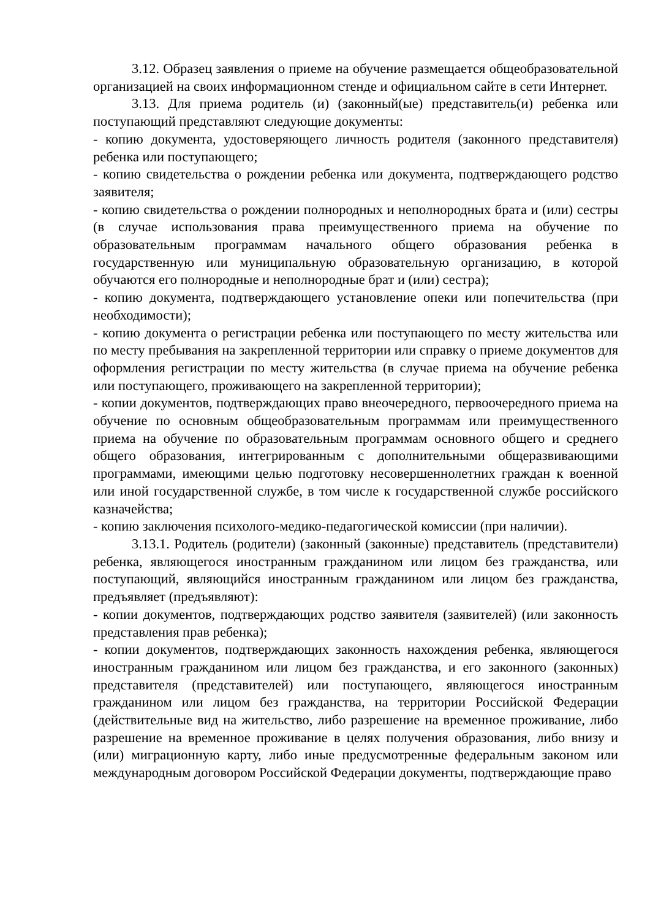3.12. Образец заявления о приеме на обучение размещается общеобразовательной организацией на своих информационном стенде и официальном сайте в сети Интернет.
3.13. Для приема родитель (и) (законный(ые) представитель(и) ребенка или поступающий представляют следующие документы:
- копию документа, удостоверяющего личность родителя (законного представителя) ребенка или поступающего;
- копию свидетельства о рождении ребенка или документа, подтверждающего родство заявителя;
- копию свидетельства о рождении полнородных и неполнородных брата и (или) сестры (в случае использования права преимущественного приема на обучение по образовательным программам начального общего образования ребенка в государственную или муниципальную образовательную организацию, в которой обучаются его полнородные и неполнородные брат и (или) сестра);
- копию документа, подтверждающего установление опеки или попечительства (при необходимости);
- копию документа о регистрации ребенка или поступающего по месту жительства или по месту пребывания на закрепленной территории или справку о приеме документов для оформления регистрации по месту жительства (в случае приема на обучение ребенка или поступающего, проживающего на закрепленной территории);
- копии документов, подтверждающих право внеочередного, первоочередного приема на обучение по основным общеобразовательным программам или преимущественного приема на обучение по образовательным программам основного общего и среднего общего образования, интегрированным с дополнительными общеразвивающими программами, имеющими целью подготовку несовершеннолетних граждан к военной или иной государственной службе, в том числе к государственной службе российского казначейства;
- копию заключения психолого-медико-педагогической комиссии (при наличии).
3.13.1. Родитель (родители) (законный (законные) представитель (представители) ребенка, являющегося иностранным гражданином или лицом без гражданства, или поступающий, являющийся иностранным гражданином или лицом без гражданства, предъявляет (предъявляют):
- копии документов, подтверждающих родство заявителя (заявителей) (или законность представления прав ребенка);
- копии документов, подтверждающих законность нахождения ребенка, являющегося иностранным гражданином или лицом без гражданства, и его законного (законных) представителя (представителей) или поступающего, являющегося иностранным гражданином или лицом без гражданства, на территории Российской Федерации (действительные вид на жительство, либо разрешение на временное проживание, либо разрешение на временное проживание в целях получения образования, либо внизу и (или) миграционную карту, либо иные предусмотренные федеральным законом или международным договором Российской Федерации документы, подтверждающие право